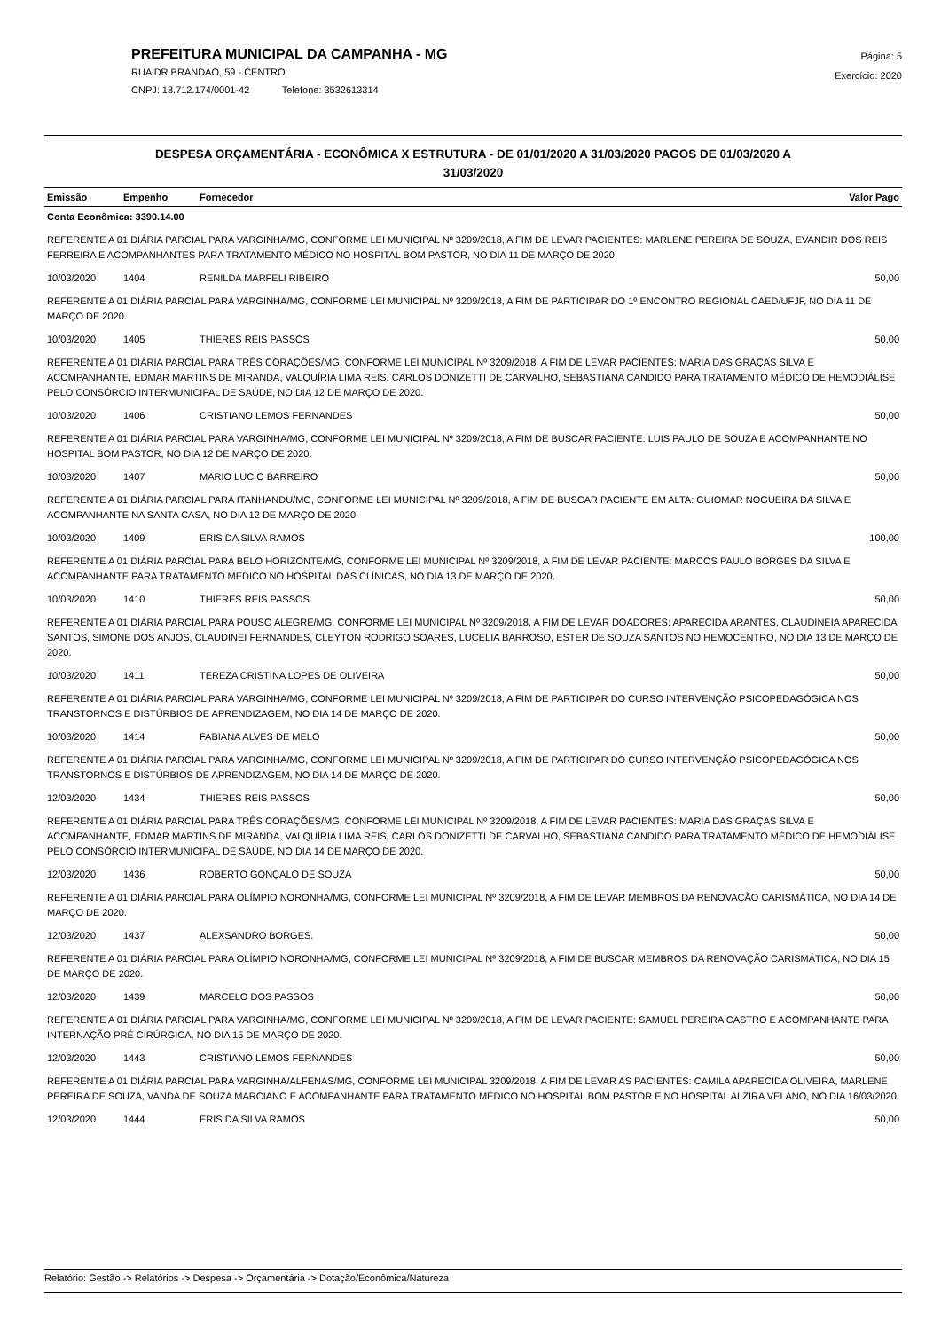PREFEITURA MUNICIPAL DA CAMPANHA - MG
RUA DR BRANDAO, 59 - CENTRO
CNPJ: 18.712.174/0001-42 Telefone: 3532613314
Página: 5
Exercício: 2020
DESPESA ORÇAMENTÁRIA - ECONÔMICA X ESTRUTURA - DE 01/01/2020 A 31/03/2020 PAGOS DE 01/03/2020 A
31/03/2020
| Emissão | Empenho | Fornecedor | Valor Pago |
| --- | --- | --- | --- |
| Conta Econômica: 3390.14.00 | | | |
| REFERENTE A 01 DIÁRIA PARCIAL PARA VARGINHA/MG, CONFORME LEI MUNICIPAL Nº 3209/2018, A FIM DE LEVAR PACIENTES: MARLENE PEREIRA DE SOUZA, EVANDIR DOS REIS FERREIRA E ACOMPANHANTES PARA TRATAMENTO MÉDICO NO HOSPITAL BOM PASTOR, NO DIA 11 DE MARÇO DE 2020. | | | |
| 10/03/2020 | 1404 | RENILDA MARFELI RIBEIRO | 50,00 |
| REFERENTE A 01 DIÁRIA PARCIAL PARA VARGINHA/MG, CONFORME LEI MUNICIPAL Nº 3209/2018, A FIM DE PARTICIPAR DO 1º ENCONTRO REGIONAL CAED/UFJF, NO DIA 11 DE MARÇO DE 2020. | | | |
| 10/03/2020 | 1405 | THIERES REIS PASSOS | 50,00 |
| REFERENTE A 01 DIÁRIA PARCIAL PARA TRÊS CORAÇÕES/MG, CONFORME LEI MUNICIPAL Nº 3209/2018, A FIM DE LEVAR PACIENTES: MARIA DAS GRAÇAS SILVA E ACOMPANHANTE, EDMAR MARTINS DE MIRANDA, VALQUÍRIA LIMA REIS, CARLOS DONIZETTI DE CARVALHO, SEBASTIANA CANDIDO PARA TRATAMENTO MÉDICO DE HEMODIÁLISE PELO CONSÓRCIO INTERMUNICIPAL DE SAÚDE, NO DIA 12 DE MARÇO DE 2020. | | | |
| 10/03/2020 | 1406 | CRISTIANO LEMOS FERNANDES | 50,00 |
| REFERENTE A 01 DIÁRIA PARCIAL PARA VARGINHA/MG, CONFORME LEI MUNICIPAL Nº 3209/2018, A FIM DE BUSCAR PACIENTE: LUIS PAULO DE SOUZA E ACOMPANHANTE NO HOSPITAL BOM PASTOR, NO DIA 12 DE MARÇO DE 2020. | | | |
| 10/03/2020 | 1407 | MARIO LUCIO BARREIRO | 50,00 |
| REFERENTE A 01 DIÁRIA PARCIAL PARA ITANHANDU/MG, CONFORME LEI MUNICIPAL Nº 3209/2018, A FIM DE BUSCAR PACIENTE EM ALTA: GUIOMAR NOGUEIRA DA SILVA E ACOMPANHANTE NA SANTA CASA, NO DIA 12 DE MARÇO DE 2020. | | | |
| 10/03/2020 | 1409 | ERIS DA SILVA RAMOS | 100,00 |
| REFERENTE A 01 DIÁRIA PARCIAL PARA BELO HORIZONTE/MG, CONFORME LEI MUNICIPAL Nº 3209/2018, A FIM DE LEVAR PACIENTE: MARCOS PAULO BORGES DA SILVA E ACOMPANHANTE PARA TRATAMENTO MÉDICO NO HOSPITAL DAS CLÍNICAS, NO DIA 13 DE MARÇO DE 2020. | | | |
| 10/03/2020 | 1410 | THIERES REIS PASSOS | 50,00 |
| REFERENTE A 01 DIÁRIA PARCIAL PARA POUSO ALEGRE/MG, CONFORME LEI MUNICIPAL Nº 3209/2018, A FIM DE LEVAR DOADORES: APARECIDA ARANTES, CLAUDINEIA APARECIDA SANTOS, SIMONE DOS ANJOS, CLAUDINEI FERNANDES, CLEYTON RODRIGO SOARES, LUCELIA BARROSO, ESTER DE SOUZA SANTOS NO HEMOCENTRO, NO DIA 13 DE MARÇO DE 2020. | | | |
| 10/03/2020 | 1411 | TEREZA CRISTINA LOPES DE OLIVEIRA | 50,00 |
| REFERENTE A 01 DIÁRIA PARCIAL PARA VARGINHA/MG, CONFORME LEI MUNICIPAL Nº 3209/2018, A FIM DE PARTICIPAR DO CURSO INTERVENÇÃO PSICOPEDAGÓGICA NOS TRANSTORNOS E DISTÚRBIOS DE APRENDIZAGEM, NO DIA 14 DE MARÇO DE 2020. | | | |
| 10/03/2020 | 1414 | FABIANA ALVES DE MELO | 50,00 |
| REFERENTE A 01 DIÁRIA PARCIAL PARA VARGINHA/MG, CONFORME LEI MUNICIPAL Nº 3209/2018, A FIM DE PARTICIPAR DO CURSO INTERVENÇÃO PSICOPEDAGÓGICA NOS TRANSTORNOS E DISTÚRBIOS DE APRENDIZAGEM, NO DIA 14 DE MARÇO DE 2020. | | | |
| 12/03/2020 | 1434 | THIERES REIS PASSOS | 50,00 |
| REFERENTE A 01 DIÁRIA PARCIAL PARA TRÊS CORAÇÕES/MG, CONFORME LEI MUNICIPAL Nº 3209/2018, A FIM DE LEVAR PACIENTES: MARIA DAS GRAÇAS SILVA E ACOMPANHANTE, EDMAR MARTINS DE MIRANDA, VALQUÍRIA LIMA REIS, CARLOS DONIZETTI DE CARVALHO, SEBASTIANA CANDIDO PARA TRATAMENTO MÉDICO DE HEMODIÁLISE PELO CONSÓRCIO INTERMUNICIPAL DE SAÚDE, NO DIA 14 DE MARÇO DE 2020. | | | |
| 12/03/2020 | 1436 | ROBERTO GONÇALO DE SOUZA | 50,00 |
| REFERENTE A 01 DIÁRIA PARCIAL PARA OLÍMPIO NORONHA/MG, CONFORME LEI MUNICIPAL Nº 3209/2018, A FIM DE LEVAR MEMBROS DA RENOVAÇÃO CARISMÁTICA, NO DIA 14 DE MARÇO DE 2020. | | | |
| 12/03/2020 | 1437 | ALEXSANDRO BORGES. | 50,00 |
| REFERENTE A 01 DIÁRIA PARCIAL PARA OLÍMPIO NORONHA/MG, CONFORME LEI MUNICIPAL Nº 3209/2018, A FIM DE BUSCAR MEMBROS DA RENOVAÇÃO CARISMÁTICA, NO DIA 15 DE MARÇO DE 2020. | | | |
| 12/03/2020 | 1439 | MARCELO DOS PASSOS | 50,00 |
| REFERENTE A 01 DIÁRIA PARCIAL PARA VARGINHA/MG, CONFORME LEI MUNICIPAL Nº 3209/2018, A FIM DE LEVAR PACIENTE: SAMUEL PEREIRA CASTRO E ACOMPANHANTE PARA INTERNAÇÃO PRÉ CIRÚRGICA, NO DIA 15 DE MARÇO DE 2020. | | | |
| 12/03/2020 | 1443 | CRISTIANO LEMOS FERNANDES | 50,00 |
| REFERENTE A 01 DIÁRIA PARCIAL PARA VARGINHA/ALFENAS/MG, CONFORME LEI MUNICIPAL 3209/2018, A FIM DE LEVAR AS PACIENTES: CAMILA APARECIDA OLIVEIRA, MARLENE PEREIRA DE SOUZA, VANDA DE SOUZA MARCIANO E ACOMPANHANTE PARA TRATAMENTO MÉDICO NO HOSPITAL BOM PASTOR E NO HOSPITAL ALZIRA VELANO, NO DIA 16/03/2020. | | | |
| 12/03/2020 | 1444 | ERIS DA SILVA RAMOS | 50,00 |
Relatório: Gestão -> Relatórios -> Despesa -> Orçamentária -> Dotação/Econômica/Natureza